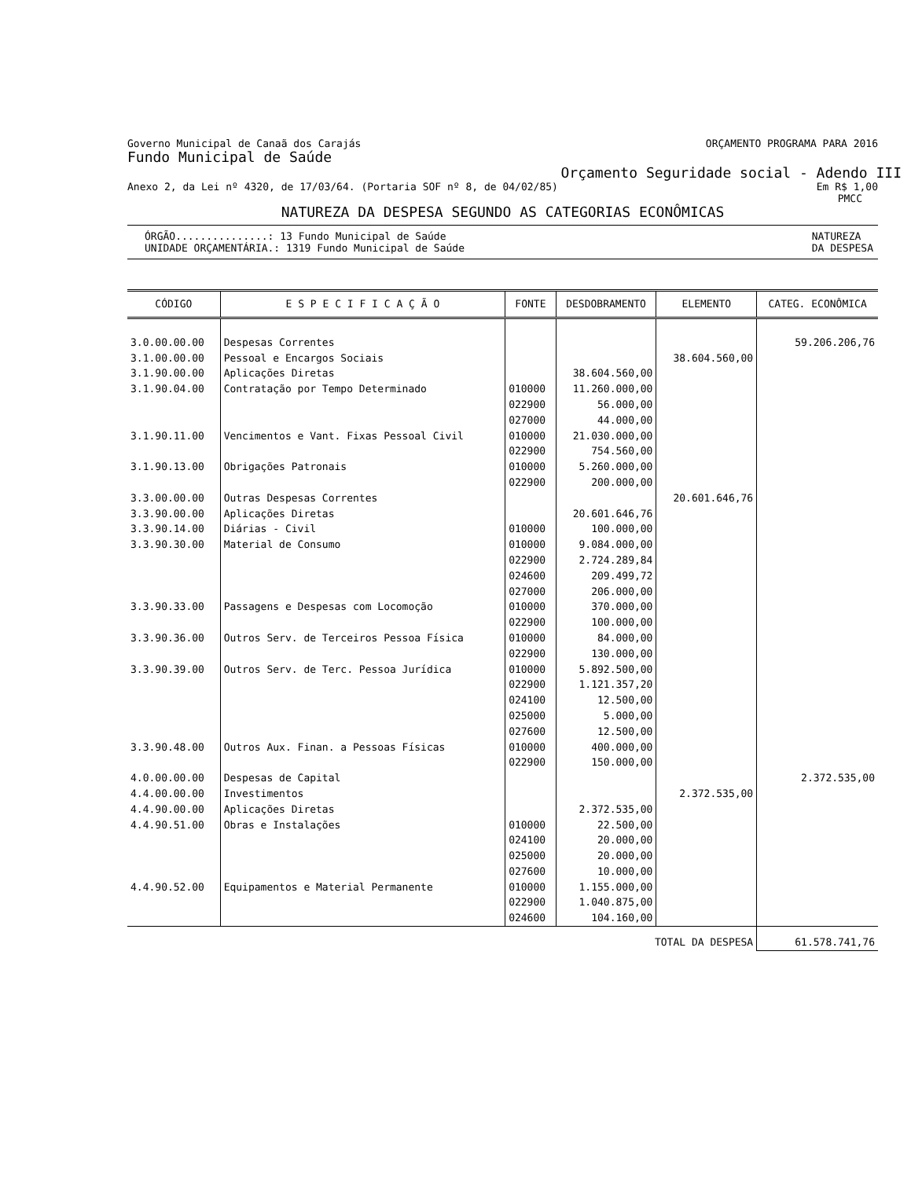Governo Municipal de Canaã dos Carajás ORÇAMENTO PROGRAMA PARA 2016
Fundo Municipal de Saúde
Orçamento Seguridade social - Adendo III
Anexo 2, da Lei nº 4320, de 17/03/64. (Portaria SOF nº 8, de 04/02/85) Em R$ 1,00
PMCC
NATUREZA DA DESPESA SEGUNDO AS CATEGORIAS ECONÔMICAS
ÓRGÃO...............: 13 Fundo Municipal de Saúde
UNIDADE ORÇAMENTÁRIA.: 1319 Fundo Municipal de Saúde NATUREZA
DA DESPESA
| CÓDIGO | E S P E C I F I C A Ç Ã O | FONTE | DESDOBRAMENTO | ELEMENTO | CATEG. ECONÔMICA |
| --- | --- | --- | --- | --- | --- |
| 3.0.00.00.00 | Despesas Correntes | | | | 59.206.206,76 |
| 3.1.00.00.00 | Pessoal e Encargos Sociais | | | 38.604.560,00 | |
| 3.1.90.00.00 | Aplicações Diretas | | 38.604.560,00 | | |
| 3.1.90.04.00 | Contratação por Tempo Determinado | 010000 022900 027000 | 11.260.000,00 56.000,00 44.000,00 | | |
| 3.1.90.11.00 | Vencimentos e Vant. Fixas Pessoal Civil | 010000 022900 | 21.030.000,00 754.560,00 | | |
| 3.1.90.13.00 | Obrigações Patronais | 010000 022900 | 5.260.000,00 200.000,00 | | |
| 3.3.00.00.00 | Outras Despesas Correntes | | | 20.601.646,76 | |
| 3.3.90.00.00 | Aplicações Diretas | | 20.601.646,76 | | |
| 3.3.90.14.00 | Diárias - Civil | 010000 | 100.000,00 | | |
| 3.3.90.30.00 | Material de Consumo | 010000 022900 024600 027000 | 9.084.000,00 2.724.289,84 209.499,72 206.000,00 | | |
| 3.3.90.33.00 | Passagens e Despesas com Locomoção | 010000 022900 | 370.000,00 100.000,00 | | |
| 3.3.90.36.00 | Outros Serv. de Terceiros Pessoa Física | 010000 022900 | 84.000,00 130.000,00 | | |
| 3.3.90.39.00 | Outros Serv. de Terc. Pessoa Jurídica | 010000 022900 024100 025000 027600 | 5.892.500,00 1.121.357,20 12.500,00 5.000,00 12.500,00 | | |
| 3.3.90.48.00 | Outros Aux. Finan. a Pessoas Físicas | 010000 022900 | 400.000,00 150.000,00 | | |
| 4.0.00.00.00 | Despesas de Capital | | | | 2.372.535,00 |
| 4.4.00.00.00 | Investimentos | | | 2.372.535,00 | |
| 4.4.90.00.00 | Aplicações Diretas | | 2.372.535,00 | | |
| 4.4.90.51.00 | Obras e Instalações | 010000 024100 025000 027600 | 22.500,00 20.000,00 20.000,00 10.000,00 | | |
| 4.4.90.52.00 | Equipamentos e Material Permanente | 010000 022900 024600 | 1.155.000,00 1.040.875,00 104.160,00 | | |
| TOTAL DA DESPESA | | | | | 61.578.741,76 |